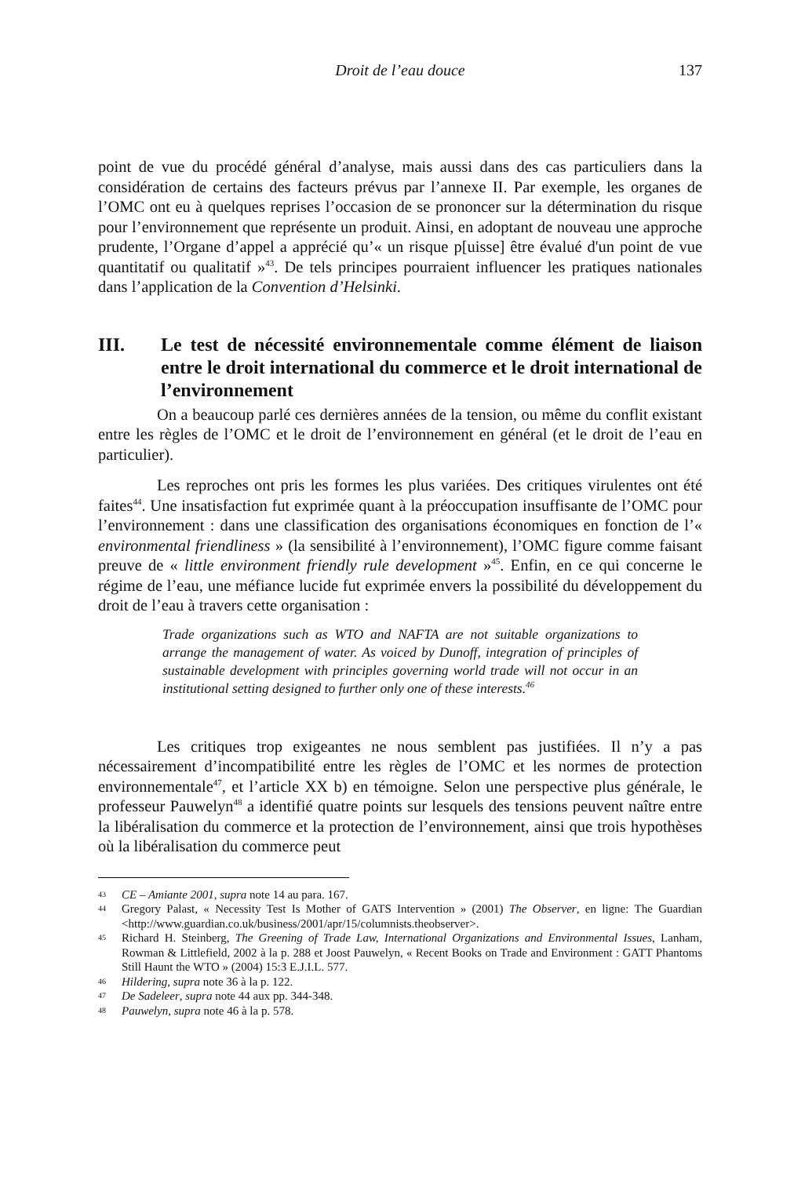Droit de l’eau douce
137
point de vue du procédé général d’analyse, mais aussi dans des cas particuliers dans la considération de certains des facteurs prévus par l’annexe II. Par exemple, les organes de l’OMC ont eu à quelques reprises l’occasion de se prononcer sur la détermination du risque pour l’environnement que représente un produit. Ainsi, en adoptant de nouveau une approche prudente, l’Organe d’appel a apprécié qu’« un risque p[uisse] être évalué d'un point de vue quantitatif ou qualitatif »<sup>43</sup>. De tels principes pourraient influencer les pratiques nationales dans l’application de la Convention d’Helsinki.
III. Le test de nécessité environnementale comme élément de liaison entre le droit international du commerce et le droit international de l’environnement
On a beaucoup parlé ces dernières années de la tension, ou même du conflit existant entre les règles de l’OMC et le droit de l’environnement en général (et le droit de l’eau en particulier).
Les reproches ont pris les formes les plus variées. Des critiques virulentes ont été faites<sup>44</sup>. Une insatisfaction fut exprimée quant à la préoccupation insuffisante de l’OMC pour l’environnement : dans une classification des organisations économiques en fonction de l’« environmental friendliness » (la sensibilité à l’environnement), l’OMC figure comme faisant preuve de « little environment friendly rule development »<sup>45</sup>. Enfin, en ce qui concerne le régime de l’eau, une méfiance lucide fut exprimée envers la possibilité du développement du droit de l’eau à travers cette organisation :
Trade organizations such as WTO and NAFTA are not suitable organizations to arrange the management of water. As voiced by Dunoff, integration of principles of sustainable development with principles governing world trade will not occur in an institutional setting designed to further only one of these interests.<sup>46</sup>
Les critiques trop exigeantes ne nous semblent pas justifiées. Il n’y a pas nécessairement d’incompatibilité entre les règles de l’OMC et les normes de protection environnementale<sup>47</sup>, et l’article XX b) en témoigne. Selon une perspective plus générale, le professeur Pauwelyn<sup>48</sup> a identifié quatre points sur lesquels des tensions peuvent naître entre la libéralisation du commerce et la protection de l’environnement, ainsi que trois hypothèses où la libéralisation du commerce peut
43 CE – Amiante 2001, supra note 14 au para. 167.
44 Gregory Palast, « Necessity Test Is Mother of GATS Intervention » (2001) The Observer, en ligne: The Guardian <http://www.guardian.co.uk/business/2001/apr/15/columnists.theobserver>.
45 Richard H. Steinberg, The Greening of Trade Law, International Organizations and Environmental Issues, Lanham, Rowman & Littlefield, 2002 à la p. 288 et Joost Pauwelyn, « Recent Books on Trade and Environment : GATT Phantoms Still Haunt the WTO » (2004) 15:3 E.J.I.L. 577.
46 Hildering, supra note 36 à la p. 122.
47 De Sadeleer, supra note 44 aux pp. 344-348.
48 Pauwelyn, supra note 46 à la p. 578.